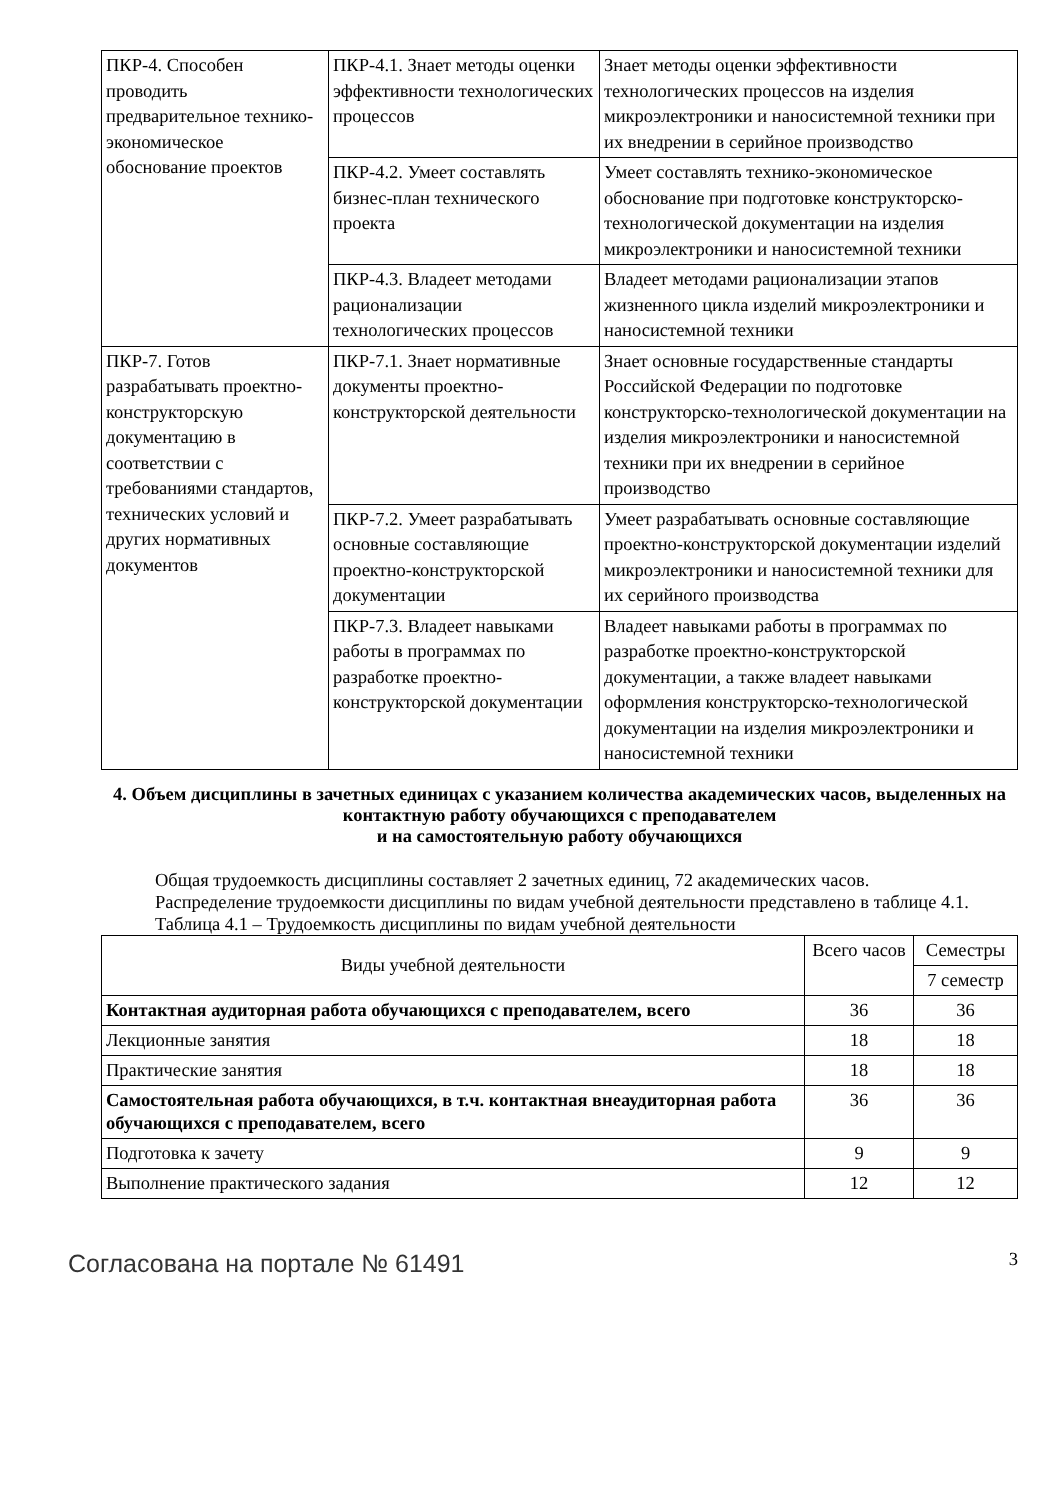| ПКР-4. Способен проводить предварительное технико-экономическое обоснование проектов | ПКР-4.1. Знает методы оценки эффективности технологических процессов | Знает методы оценки эффективности технологических процессов на изделия микроэлектроники и наносистемной техники при их внедрении в серийное производство |
| | ПКР-4.2. Умеет составлять бизнес-план технического проекта | Умеет составлять технико-экономическое обоснование при подготовке конструкторско-технологической документации на изделия микроэлектроники и наносистемной техники |
| | ПКР-4.3. Владеет методами рационализации технологических процессов | Владеет методами рационализации этапов жизненного цикла изделий микроэлектроники и наносистемной техники |
| ПКР-7. Готов разрабатывать проектно-конструкторскую документацию в соответствии с требованиями стандартов, технических условий и других нормативных документов | ПКР-7.1. Знает нормативные документы проектно-конструкторской деятельности | Знает основные государственные стандарты Российской Федерации по подготовке конструкторско-технологической документации на изделия микроэлектроники и наносистемной техники при их внедрении в серийное производство |
| | ПКР-7.2. Умеет разрабатывать основные составляющие проектно-конструкторской документации | Умеет разрабатывать основные составляющие проектно-конструкторской документации изделий микроэлектроники и наносистемной техники для их серийного производства |
| | ПКР-7.3. Владеет навыками работы в программах по разработке проектно-конструкторской документации | Владеет навыками работы в программах по разработке проектно-конструкторской документации, а также владеет навыками оформления конструкторско-технологической документации на изделия микроэлектроники и наносистемной техники |
4. Объем дисциплины в зачетных единицах с указанием количества академических часов, выделенных на контактную работу обучающихся с преподавателем
и на самостоятельную работу обучающихся
Общая трудоемкость дисциплины составляет 2 зачетных единиц, 72 академических часов.
Распределение трудоемкости дисциплины по видам учебной деятельности представлено в таблице 4.1.
Таблица 4.1 – Трудоемкость дисциплины по видам учебной деятельности
| Виды учебной деятельности | Всего часов | Семестры |
| --- | --- | --- |
| | | 7 семестр |
| Контактная аудиторная работа обучающихся с преподавателем, всего | 36 | 36 |
| Лекционные занятия | 18 | 18 |
| Практические занятия | 18 | 18 |
| Самостоятельная работа обучающихся, в т.ч. контактная внеаудиторная работа обучающихся с преподавателем, всего | 36 | 36 |
| Подготовка к зачету | 9 | 9 |
| Выполнение практического задания | 12 | 12 |
Согласована на портале № 61491 3